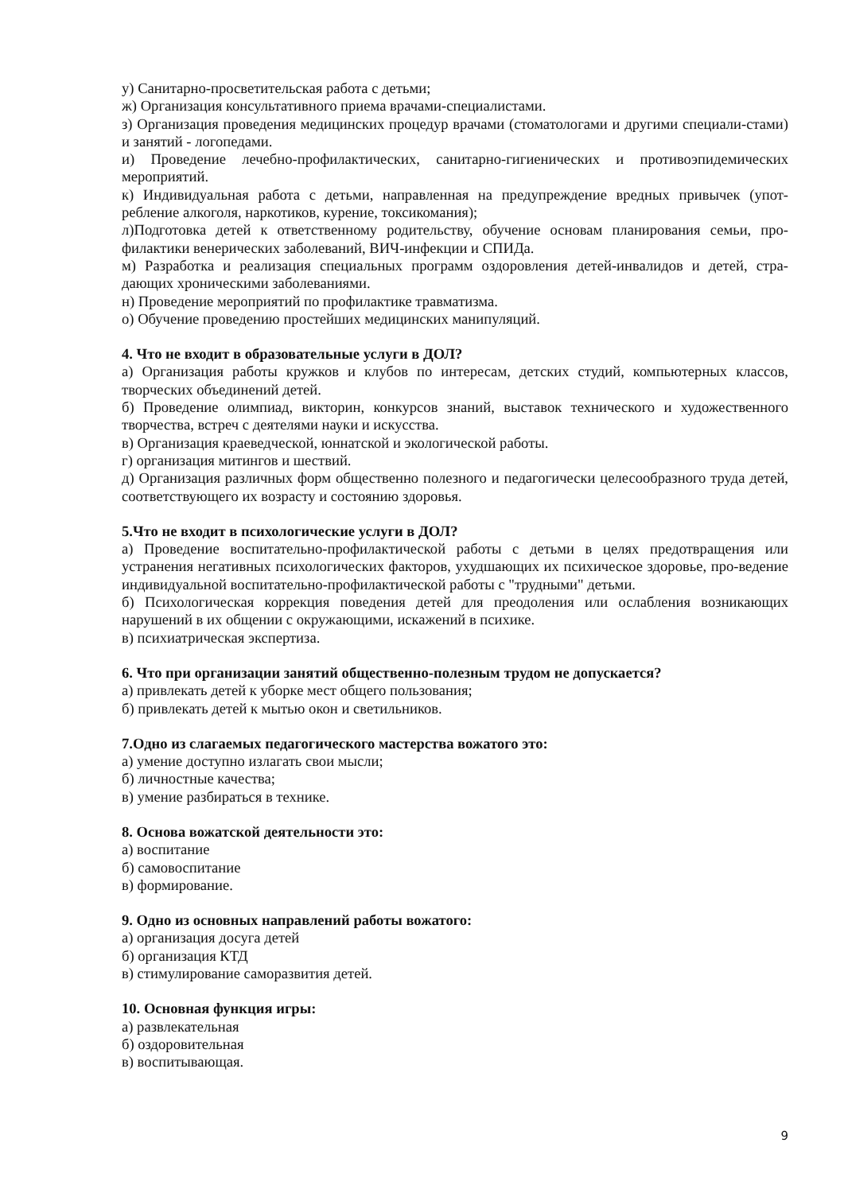у) Санитарно-просветительская работа с детьми;
ж) Организация консультативного приема врачами-специалистами.
з) Организация проведения медицинских процедур врачами (стоматологами и другими специали-стами) и занятий - логопедами.
и) Проведение лечебно-профилактических, санитарно-гигиенических и противоэпидемических мероприятий.
к) Индивидуальная работа с детьми, направленная на предупреждение вредных привычек (упот-ребление алкоголя, наркотиков, курение, токсикомания);
л)Подготовка детей к ответственному родительству, обучение основам планирования семьи, про-филактики венерических заболеваний, ВИЧ-инфекции и СПИДа.
м) Разработка и реализация специальных программ оздоровления детей-инвалидов и детей, стра-дающих хроническими заболеваниями.
н) Проведение мероприятий по профилактике травматизма.
о) Обучение проведению простейших медицинских манипуляций.
4. Что не входит в образовательные услуги в ДОЛ?
а) Организация работы кружков и клубов по интересам, детских студий, компьютерных классов, творческих объединений детей.
б) Проведение олимпиад, викторин, конкурсов знаний, выставок технического и художественного творчества, встреч с деятелями науки и искусства.
в) Организация краеведческой, юннатской и экологической работы.
г) организация митингов и шествий.
д) Организация различных форм общественно полезного и педагогически целесообразного труда детей, соответствующего их возрасту и состоянию здоровья.
5.Что не входит в психологические услуги в ДОЛ?
а) Проведение воспитательно-профилактической работы с детьми в целях предотвращения или устранения негативных психологических факторов, ухудшающих их психическое здоровье, про-ведение индивидуальной воспитательно-профилактической работы с "трудными" детьми.
б) Психологическая коррекция поведения детей для преодоления или ослабления возникающих нарушений в их общении с окружающими, искажений в психике.
в) психиатрическая экспертиза.
6. Что при организации занятий общественно-полезным трудом не допускается?
а) привлекать детей к уборке мест общего пользования;
б) привлекать детей к мытью окон и светильников.
7.Одно из слагаемых педагогического мастерства вожатого это:
а) умение доступно излагать свои мысли;
б) личностные качества;
в) умение разбираться в технике.
8. Основа вожатской деятельности это:
а) воспитание
б) самовоспитание
в) формирование.
9. Одно из основных направлений работы вожатого:
а) организация досуга детей
б) организация КТД
в) стимулирование саморазвития детей.
10. Основная функция игры:
а) развлекательная
б) оздоровительная
в) воспитывающая.
9